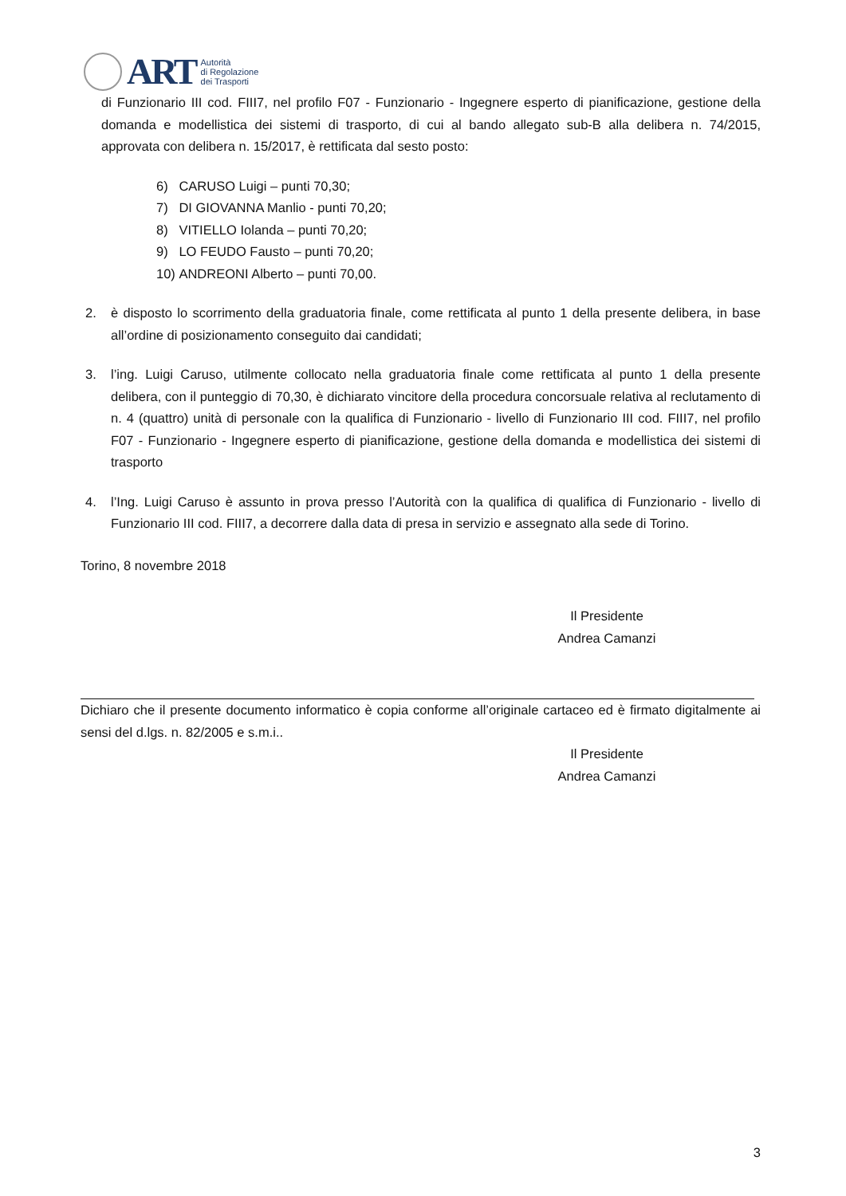ART
Autorità
di Regolazione
dei Trasporti
di Funzionario III cod. FIII7, nel profilo F07 - Funzionario - Ingegnere esperto di pianificazione, gestione della domanda e modellistica dei sistemi di trasporto, di cui al bando allegato sub-B alla delibera n. 74/2015, approvata con delibera n. 15/2017, è rettificata dal sesto posto:
6) CARUSO Luigi – punti 70,30;
7) DI GIOVANNA Manlio - punti 70,20;
8) VITIELLO Iolanda – punti 70,20;
9) LO FEUDO Fausto – punti 70,20;
10) ANDREONI Alberto – punti 70,00.
2. è disposto lo scorrimento della graduatoria finale, come rettificata al punto 1 della presente delibera, in base all’ordine di posizionamento conseguito dai candidati;
3. l’ing. Luigi Caruso, utilmente collocato nella graduatoria finale come rettificata al punto 1 della presente delibera, con il punteggio di 70,30, è dichiarato vincitore della procedura concorsuale relativa al reclutamento di n. 4 (quattro) unità di personale con la qualifica di Funzionario - livello di Funzionario III cod. FIII7, nel profilo F07 - Funzionario - Ingegnere esperto di pianificazione, gestione della domanda e modellistica dei sistemi di trasporto
4. l’Ing. Luigi Caruso è assunto in prova presso l’Autorità con la qualifica di qualifica di Funzionario - livello di Funzionario III cod. FIII7, a decorrere dalla data di presa in servizio e assegnato alla sede di Torino.
Torino, 8 novembre 2018
Il Presidente
Andrea Camanzi
Dichiaro che il presente documento informatico è copia conforme all’originale cartaceo ed è firmato digitalmente ai sensi del d.lgs. n. 82/2005 e s.m.i..
Il Presidente
Andrea Camanzi
3